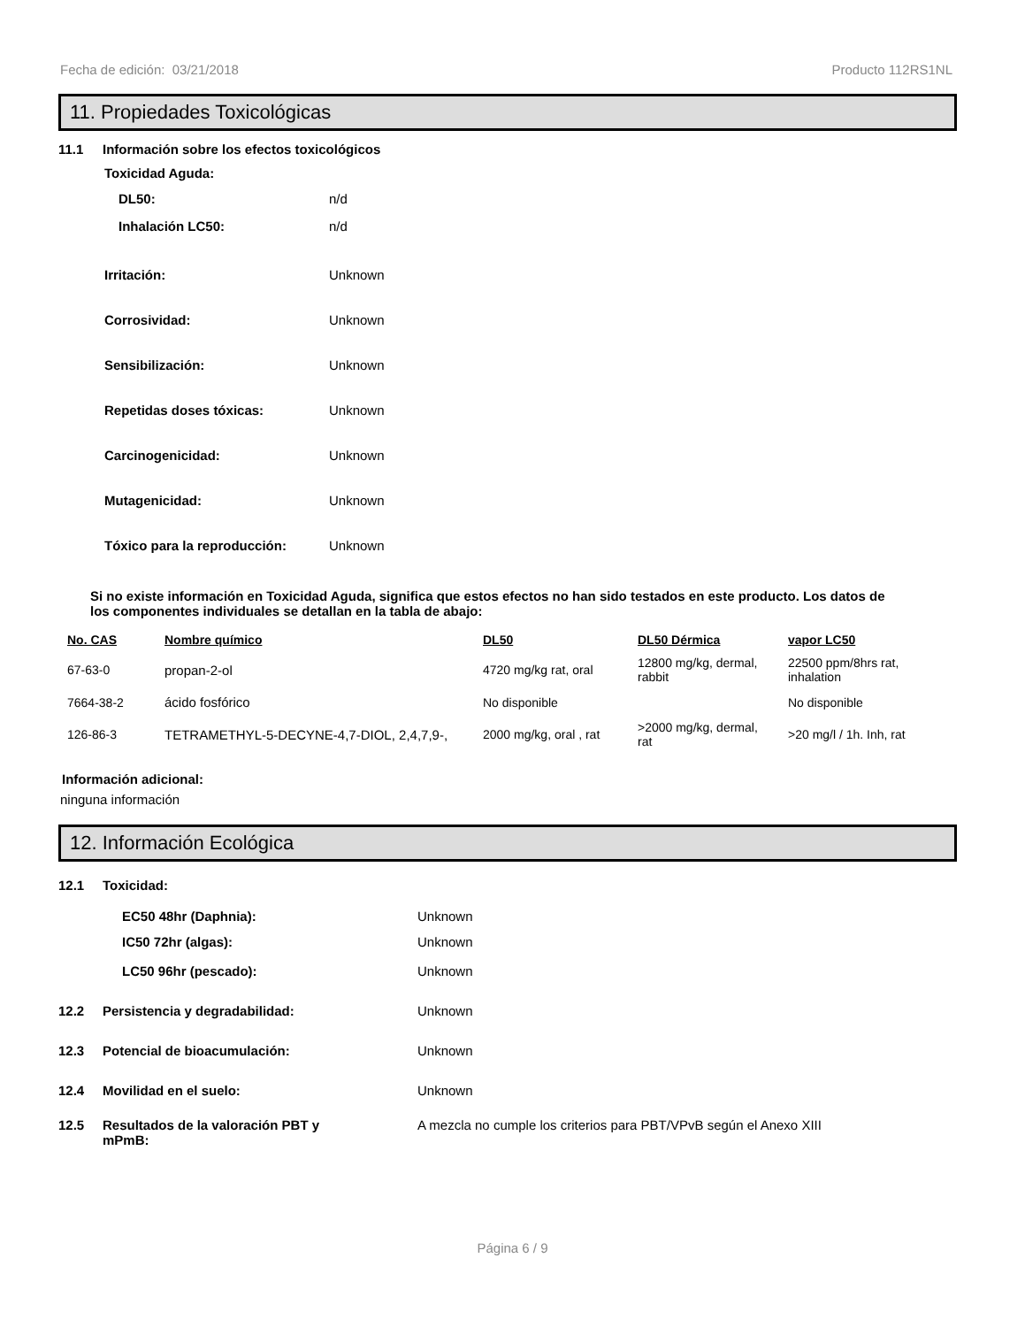Fecha de edición: 03/21/2018 Producto 112RS1NL
11. Propiedades Toxicológicas
11.1 Información sobre los efectos toxicológicos
Toxicidad Aguda:
DL50: n/d
Inhalación LC50: n/d
Irritación: Unknown
Corrosividad: Unknown
Sensibilización: Unknown
Repetidas doses tóxicas: Unknown
Carcinogenicidad: Unknown
Mutagenicidad: Unknown
Tóxico para la reproducción: Unknown
Si no existe información en Toxicidad Aguda, significa que estos efectos no han sido testados en este producto. Los datos de los componentes individuales se detallan en la tabla de abajo:
| No. CAS | Nombre químico | DL50 | DL50 Dérmica | vapor LC50 |
| --- | --- | --- | --- | --- |
| 67-63-0 | propan-2-ol | 4720 mg/kg rat, oral | 12800 mg/kg, dermal, rabbit | 22500 ppm/8hrs rat, inhalation |
| 7664-38-2 | ácido fosfórico | No disponible | | No disponible |
| 126-86-3 | TETRAMETHYL-5-DECYNE-4,7-DIOL, 2,4,7,9-, | 2000 mg/kg, oral , rat | >2000 mg/kg, dermal, rat | >20 mg/l / 1h. Inh, rat |
Información adicional:
ninguna información
12. Información Ecológica
12.1 Toxicidad:
EC50 48hr (Daphnia): Unknown
IC50 72hr (algas): Unknown
LC50 96hr (pescado): Unknown
12.2 Persistencia y degradabilidad: Unknown
12.3 Potencial de bioacumulación: Unknown
12.4 Movilidad en el suelo: Unknown
12.5 Resultados de la valoración PBT y mPmB: A mezcla no cumple los criterios para PBT/VPvB según el Anexo XIII
Página 6 / 9